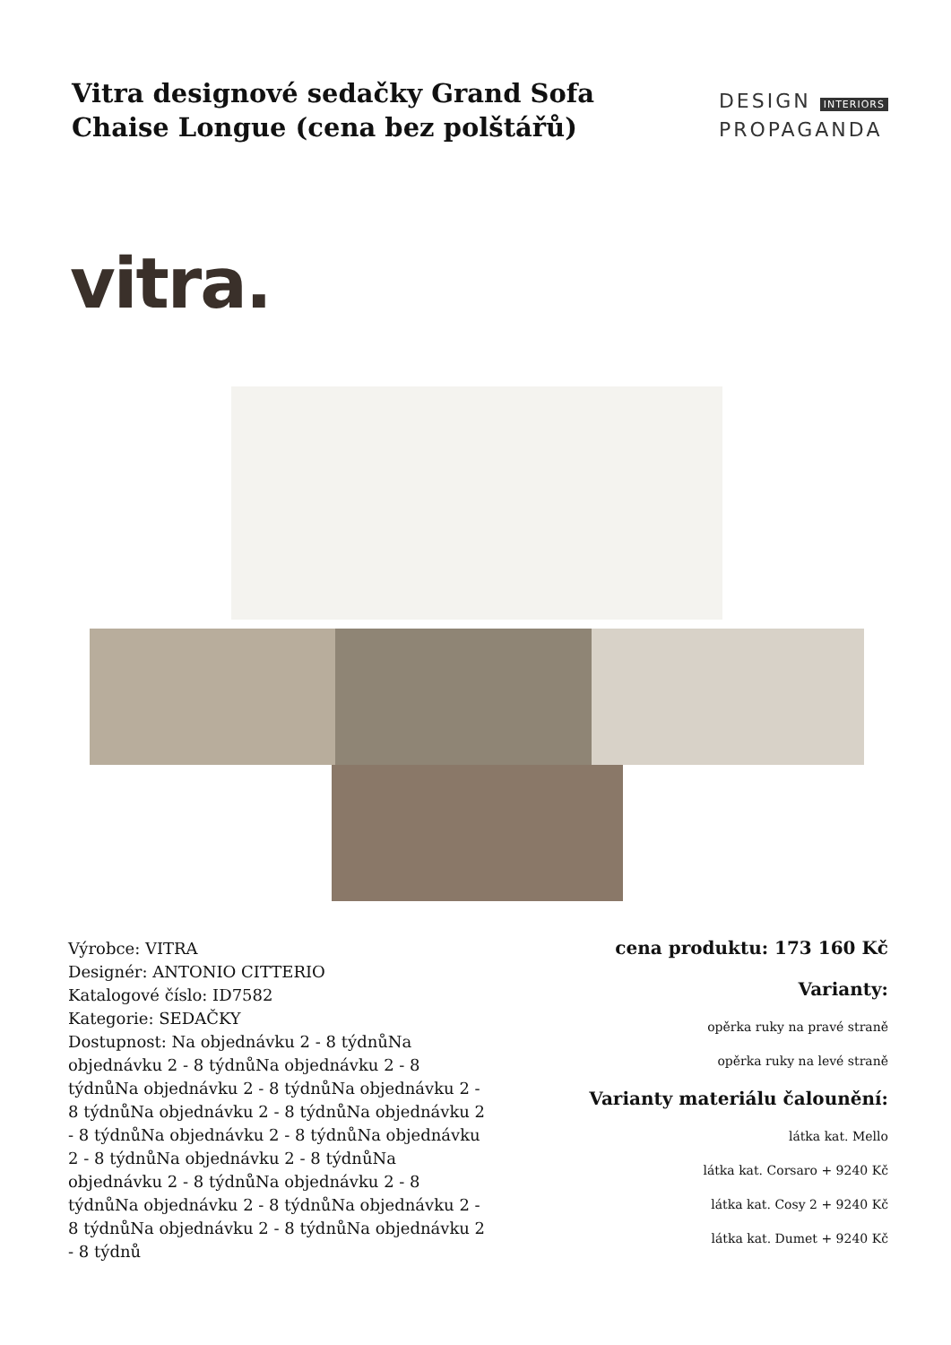Vitra designové sedačky Grand Sofa Chaise Longue (cena bez polštářů)
DESIGN INTERIORS
PROPAGANDA
vitra.
Výrobce: VITRA
Designér: ANTONIO CITTERIO
Katalogové číslo: ID7582
Kategorie: SEDAČKY
Dostupnost: Na objednávku 2 - 8 týdnůNa objednávku 2 - 8 týdnůNa objednávku 2 - 8 týdnůNa objednávku 2 - 8 týdnůNa objednávku 2 - 8 týdnůNa objednávku 2 - 8 týdnůNa objednávku 2 - 8 týdnůNa objednávku 2 - 8 týdnůNa objednávku 2 - 8 týdnůNa objednávku 2 - 8 týdnůNa objednávku 2 - 8 týdnůNa objednávku 2 - 8 týdnůNa objednávku 2 - 8 týdnůNa objednávku 2 - 8 týdnůNa objednávku 2 - 8 týdnůNa objednávku 2 - 8 týdnů
cena produktu: 173 160 Kč
Varianty:
opěrka ruky na pravé straně
opěrka ruky na levé straně
Varianty materiálu čalounění:
látka kat. Mello
látka kat. Corsaro + 9240 Kč
látka kat. Cosy 2 + 9240 Kč
látka kat. Dumet + 9240 Kč